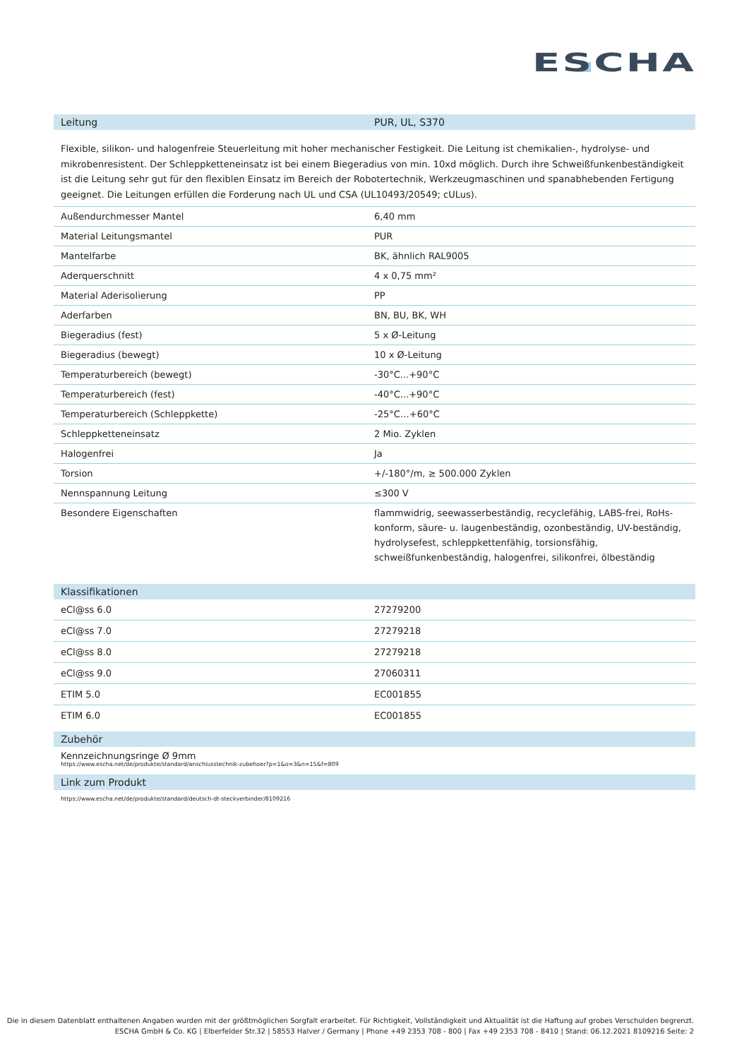ESCHA
Leitung PUR, UL, S370
Flexible, silikon- und halogenfreie Steuerleitung mit hoher mechanischer Festigkeit. Die Leitung ist chemikalien-, hydrolyse- und mikrobenresistent. Der Schleppketteneinsatz ist bei einem Biegeradius von min. 10xd möglich. Durch ihre Schweißfunkenbeständigkeit ist die Leitung sehr gut für den flexiblen Einsatz im Bereich der Robotertechnik, Werkzeugmaschinen und spanabhebenden Fertigung geeignet. Die Leitungen erfüllen die Forderung nach UL und CSA (UL10493/20549; cULus).
| Außendurchmesser Mantel | 6,40 mm |
| Material Leitungsmantel | PUR |
| Mantelfarbe | BK, ähnlich RAL9005 |
| Aderquerschnitt | 4 x 0,75 mm² |
| Material Aderisolierung | PP |
| Aderfarben | BN, BU, BK, WH |
| Biegeradius (fest) | 5 x Ø-Leitung |
| Biegeradius (bewegt) | 10 x Ø-Leitung |
| Temperaturbereich (bewegt) | -30°C...+90°C |
| Temperaturbereich (fest) | -40°C...+90°C |
| Temperaturbereich (Schleppkette) | -25°C…+60°C |
| Schleppketteneinsatz | 2 Mio. Zyklen |
| Halogenfrei | Ja |
| Torsion | +/-180°/m, ≥ 500.000 Zyklen |
| Nennspannung Leitung | ≤300 V |
| Besondere Eigenschaften | flammwidrig, seewasserbeständig, recyclefähig, LABS-frei, RoHs-konform, säure- u. laugenbeständig, ozonbeständig, UV-beständig, hydrolysefest, schleppkettenfähig, torsionsfähig, schweißfunkenbeständig, halogenfrei, silikonfrei, ölbeständig |
Klassifikationen
| eCl@ss 6.0 | 27279200 |
| eCl@ss 7.0 | 27279218 |
| eCl@ss 8.0 | 27279218 |
| eCl@ss 9.0 | 27060311 |
| ETIM 5.0 | EC001855 |
| ETIM 6.0 | EC001855 |
Zubehör
Kennzeichnungsringe Ø 9mm
https://www.escha.net/de/produkte/standard/anschlusstechnik-zubehoer?p=1&o=3&n=15&f=809
Link zum Produkt
https://www.escha.net/de/produkte/standard/deutsch-dt-steckverbinder/8109216
Die in diesem Datenblatt enthaltenen Angaben wurden mit der größtmöglichen Sorgfalt erarbeitet. Für Richtigkeit, Vollständigkeit und Aktualität ist die Haftung auf grobes Verschulden begrenzt.
ESCHA GmbH & Co. KG | Elberfelder Str.32 | 58553 Halver / Germany | Phone +49 2353 708 - 800 | Fax +49 2353 708 - 8410 | Stand: 06.12.2021 8109216 Seite: 2